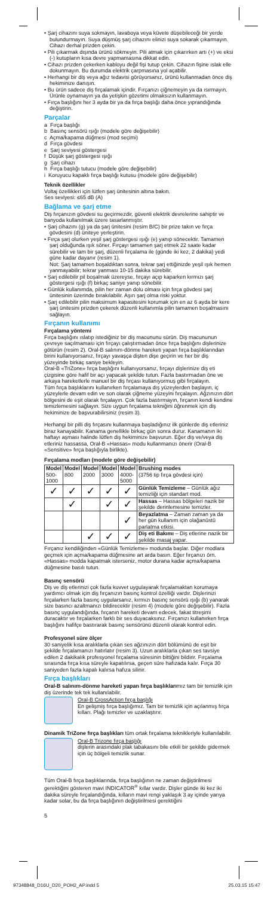• Şarj cihazını suya sokmayın, lavaboya veya küvete düşebileceği bir yerde bulundurmayın. Suya düşmüş şarj cihazını elinizi suya sokarak çıkarmayın. Cihazı derhal prizden çekin.
• Pili çıkarmak dışında ürünü sökmeyin. Pili atmak için çıkarırken artı (+) ve eksi (-) kutupların kısa devre yapmamasına dikkat edin.
• Cihazı prizden çekerken kabloyu değil fişi tutup çekin. Cihazın fişine ıslak elle dokunmayın. Bu durumda elektrik çarpmasına yol açabilir.
• Herhangi bir diş veya ağız tedavisi görüyorsanız, ürünü kullanmadan önce diş hekiminize danışın.
• Bu ürün sadece diş fırçalamak içindir. Fırçanızı çiğnemeyin ya da ısırmayın. Ürünle oynamayın ya da yetişkin gözetimi olmaksızın kullanmayın.
• Fırça başlığını her 3 ayda bir ya da fırça başlığı daha önce yıprandığında değiştirin.
Parçalar
a Fırça başlığı
b Basınç sensörü ışığı (modele göre değişebilir)
c Açma/kapama düğmesi (mod seçimi)
d Fırça gövdesi
e Şarj seviyesi göstergesi
f Düşük şarj göstergesi ışığı
g Şarj cihazı
h Fırça başlığı tutucu (modele göre değişebilir)
i Koruyucu kapaklı fırça başlığı kutusu (modele göre değişebilir)
Teknik özellikler
Voltaj özellikleri için lütfen şarj ünitesinin altına bakın.
Ses seviyesi: ≤65 dB (A)
Bağlama ve şarj etme
Diş fırçanızın gövdesi su geçirmezdir, güvenli elektrik devrelerine sahiptir ve banyoda kullanılmak üzere tasarlanmıştır.
• Şarj cihazını (g) ya da şarj ünitesini (resim B/C) bir prize takın ve fırça gövdesini (d) üniteye yerleştirin.
• Fırça şarj olurken yeşil şarj göstergesi ışığı (e) yanıp sönecektir. Tamamen şarj olduğunda ışık söner. Fırçayı tamamen şarj etmek 22 saate kadar sürebilir ve tam bir şarj, düzenli fırçalama ile (günde iki kez, 2 dakika) yedi güne kadar dayanır (resim 1).
Not: Şarj tamamen boşaldıktan sonra, tekrar şarj ettiğinizde yeşil ışık hemen yanmayabilir; tekrar yanması 10-15 dakika sürebilir.
• Şarj edilebilir pil boşalmak üzereyse, fırçayı açıp kaparken kırmızı şarj göstergesi ışığı (f) birkaç saniye yanıp sönebilir.
• Günlük kullanımda, pilin her zaman dolu olması için fırça gövdesi şarj ünitesinin üzerinde bırakılabilir. Aşırı şarj olma riski yoktur.
• Şarj edilebilir pilin maksimum kapasitesini korumak için en az 6 ayda bir kere şarj ünitesini prizden çekerek düzenli kullanımla pilin tamamen boşalmasını sağlayın.
Fırçanın kullanımı
Fırçalama yöntemi
Fırça başlığını ıslatıp istediğiniz bir diş macununu sürün. Diş macununun çevreye saçılmaması için fırçayı çalıştırmadan önce fırça başlığını dişlerinize götürün (resim 2). Oral-B salınım-dönme hareketi yapan fırça başlıklarından birini kullanıyorsanız, fırçayı yavaşça dişten dişe geçirin ve her bir diş yüzeyinde birkaç saniye bekleyin.
Oral-B «TriZone» fırça başlığını kullanıyorsanız, fırçayı dişlerinize diş eti çizgisine göre hafif bir açı yapacak şekilde tutun. Fazla bastırmadan öne ve arkaya hareketlerle manuel bir diş fırçası kullanıyormuş gibi fırçalayın.
Tüm fırça başlıklarını kullanırken fırçalamaya dış yüzeylerden başlayın, iç yüzeylerle devam edin ve son olarak çiğneme yüzeyini fırçalayın. Ağzınızın dört bölgesini de eşit olarak fırçalayın. Çok fazla bastırmayın, fırçanın kendi kendine temizlemesini sağlayın. Size uygun fırçalama tekniğini öğrenmek için diş hekiminize de başvurabilirsiniz (resim 3).
Herhangi bir pilli diş fırçasını kullanmaya başladığınız ilk günlerde diş etleriniz biraz kanayabilir. Kanama genellikle birkaç gün sonra durur. Kanamanın iki haftayı aşması halinde lütfen diş hekiminize başvurun. Eğer diş ve/veya diş etleriniz hassassa, Oral-B «Hassas» modu kullanmanızı önerir (Oral-B «Sensitive» fırça başlığıyla birlikte).
Fırçalama modları (modele göre değişebilir)
| Model 500- 1000 | Model 800 | Model 2000 | Model 3000 | Model 4000- 5000 | Brushing modes (3756 tip fırça gövdesi için) |
| --- | --- | --- | --- | --- | --- |
| ✓ | ✓ | ✓ | ✓ | ✓ | Günlük Temizleme – Günlük ağız temizliği için standart mod. |
| | ✓ | | ✓ | ✓ | Hassas – Hassas bölgeleri nazik bir şekilde derinlemesine temizler. |
| | | | | ✓ | Beyazlatma – Zaman zaman ya da her gün kullanım için olağanüstü parlatma etkisi. |
| | | ✓ | ✓ | ✓ | Diş eti Bakımı – Diş etlerine nazik bir şekilde masaj yapar. |
Fırçanız kendiliğinden «Günlük Temizleme» modunda başlar. Diğer modlara geçmek için açma/kapama düğmesine art arda basın. Eğer fırçanızı örn. «Hassas» modda kapatmak isterseniz, motor durana kadar açma/kapama düğmesine basılı tutun.
Basınç sensörü
Diş ve diş etlerinizi çok fazla kuvvet uygulayarak fırçalamaktan korumaya yardımcı olmak için diş fırçanızın basınç kontrol özelliği vardır. Dişlerinizi fırçalarken fazla basınç uygularsanız, kırmızı basınç sensörü ışığı (b) yanarak size basıncı azaltmanızı bildirecektir (resim 4) (modele göre değişebilir). Fazla basınç uygulandığında, fırçanın hareketi devam edecek, fakat titreşimi duracaktır ve fırçalarken farklı bir ses duyacaksınız. Fırçanızı kullanırken fırça başlığını hafifçe bastırarak basınç sensörünü düzenli olarak kontrol edin.
Profesyonel süre ölçer
30 saniyelik kısa aralıklarla çıkan ses ağzınızın dört bölümünü de eşit bir şekilde fırçalamanızı hatırlatır (resim 3). Uzun aralıklarla çıkan ses tavsiye edilen 2 dakikalık profesyonel fırçalama süresinin bittiğini bildirir. Fırçalama sırasında fırça kısa süreyle kapatılırsa, geçen süre hafızada kalır. Fırça 30 saniyeden fazla kapalı kalırsa hafıza silinir.
Fırça başlıkları
Oral-B salınım-dönme hareketi yapan fırça başlıklarımız tam bir temizlik için diş üzerinde tek tek kullanılabilir.
Oral-B CrossAction fırça başlığı
En gelişmiş fırça başlığımız. Tam bir temizlik için açılanmış fırça kılları. Plağı temizler ve uzaklaştırır.
Dinamik TriZone fırça başlıkları tüm ortak fırçalama teknikleriyle kullanılabilir.
Oral-B Trizone fırça başlığı
dişlerin arasındaki plak tabakasını bile etkili bir şekilde gidermek için üç bölgeli temizlik sunar.
Tüm Oral-B fırça başlıklarında, fırça başlığının ne zaman değiştirilmesi gerektiğini gösteren mavi INDICATOR<sup>®</sup> kıllar vardır. Dişler günde iki kez iki dakika süreyle fırçalandığında, kılların mavi rengi yaklaşık 3 ay içinde yarıya kadar solar, bu da fırça başlığının değiştirilmesi gerektiğini
5
97348848_D16U_D20_POH2_AP.indd 5 25.03.15 15:47